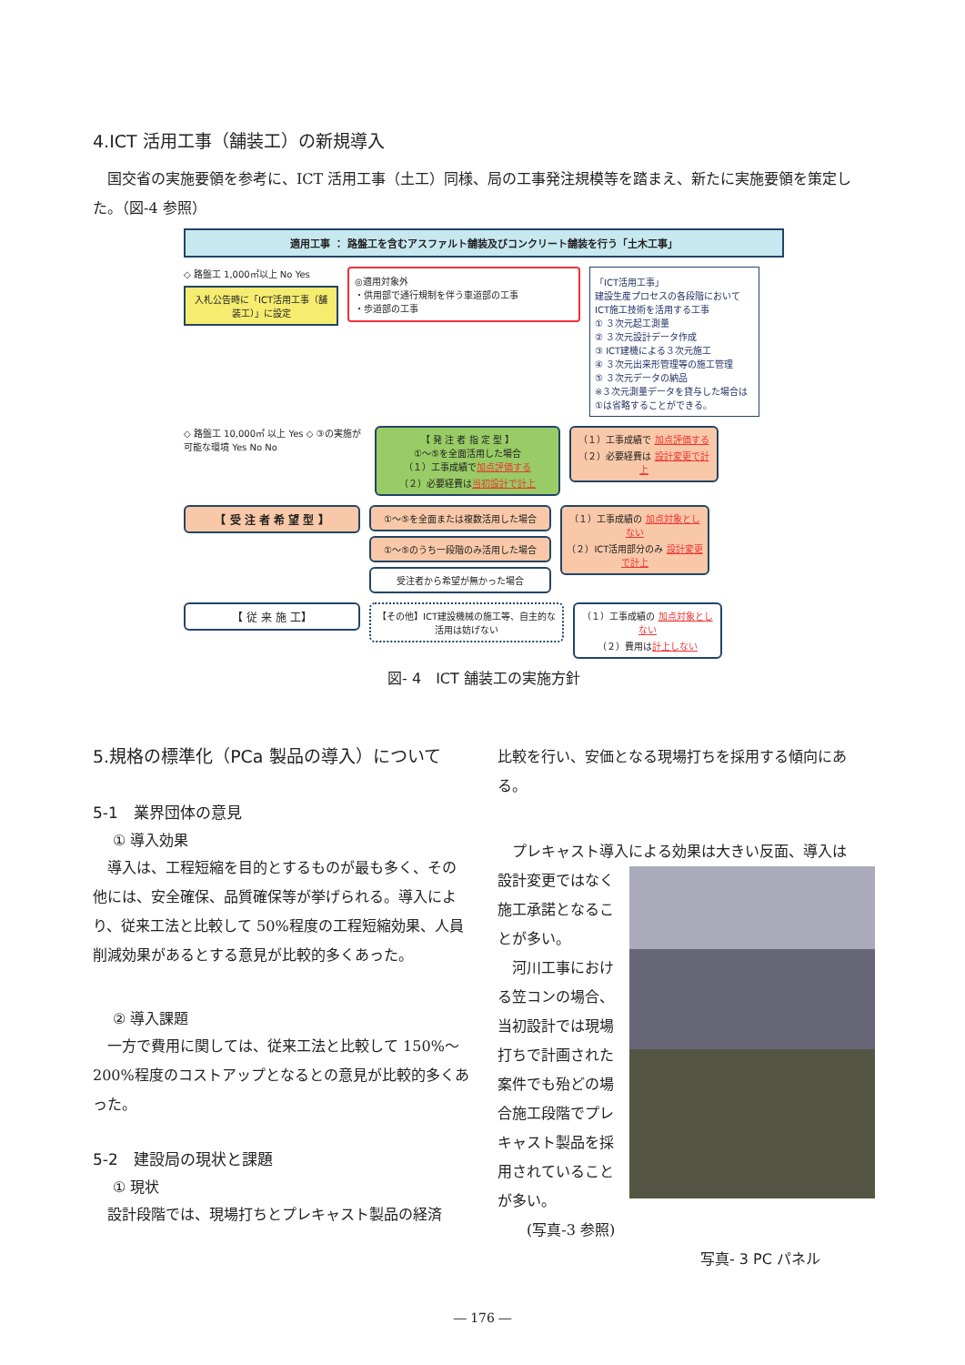4.ICT 活用工事（舗装工）の新規導入
　国交省の実施要領を参考に、ICT 活用工事（土工）同様、局の工事発注規模等を踏まえ、新たに実施要領を策定した。（図-4 参照）
適用工事 ： 路盤工を含むアスファルト舗装及びコンクリート舗装を行う「土木工事」
◇ 路盤工 1,000㎡以上 No Yes
入札公告時に「ICT活用工事（舗装工）」に設定
◎適用対象外
・供用部で通行規制を伴う車道部の工事
・歩道部の工事
「ICT活用工事」
建設生産プロセスの各段階において ICT施工技術を活用する工事
① ３次元起工測量
② ３次元設計データ作成
③ ICT建機による３次元施工
④ ３次元出来形管理等の施工管理
⑤ ３次元データの納品
※３次元測量データを貸与した場合は①は省略することができる。
◇ 路盤工 10,000㎡ 以上 Yes ◇ ③の実施が可能な環境 Yes No No
【 発 注 者 指 定 型 】
①～⑤を全面活用した場合
（１）工事成績で加点評価する
（２）必要経費は当初設計で計上
（１）工事成績で 加点評価する
（２）必要経費は 設計変更で計上
【 受 注 者 希 望 型 】
①～⑤を全面または複数活用した場合
①～⑤のうち一段階のみ活用した場合
受注者から希望が無かった場合
（１）工事成績の 加点対象としない
（２）ICT活用部分のみ 設計変更で計上
【 従 来 施 工】
【その他】ICT建設機械の施工等、自主的な活用は妨げない
（１）工事成績の 加点対象としない
（２）費用は計上しない
図- 4　ICT 舗装工の実施方針
5.規格の標準化（PCa 製品の導入）について
5-1　業界団体の意見
① 導入効果
　導入は、工程短縮を目的とするものが最も多く、その他には、安全確保、品質確保等が挙げられる。導入により、従来工法と比較して 50%程度の工程短縮効果、人員削減効果があるとする意見が比較的多くあった。
② 導入課題
　一方で費用に関しては、従来工法と比較して 150%～200%程度のコストアップとなるとの意見が比較的多くあった。
5-2　建設局の現状と課題
① 現状
　設計段階では、現場打ちとプレキャスト製品の経済
比較を行い、安価となる現場打ちを採用する傾向にある。
　プレキャスト導入による効果は大きい反面、導入は
設計変更ではなく施工承諾となることが多い。
　河川工事における笠コンの場合、当初設計では現場打ちで計画された案件でも殆どの場合施工段階でプレキャスト製品を採用されていることが多い。
　　(写真-3 参照)
写真- 3 PC パネル
― 176 ―